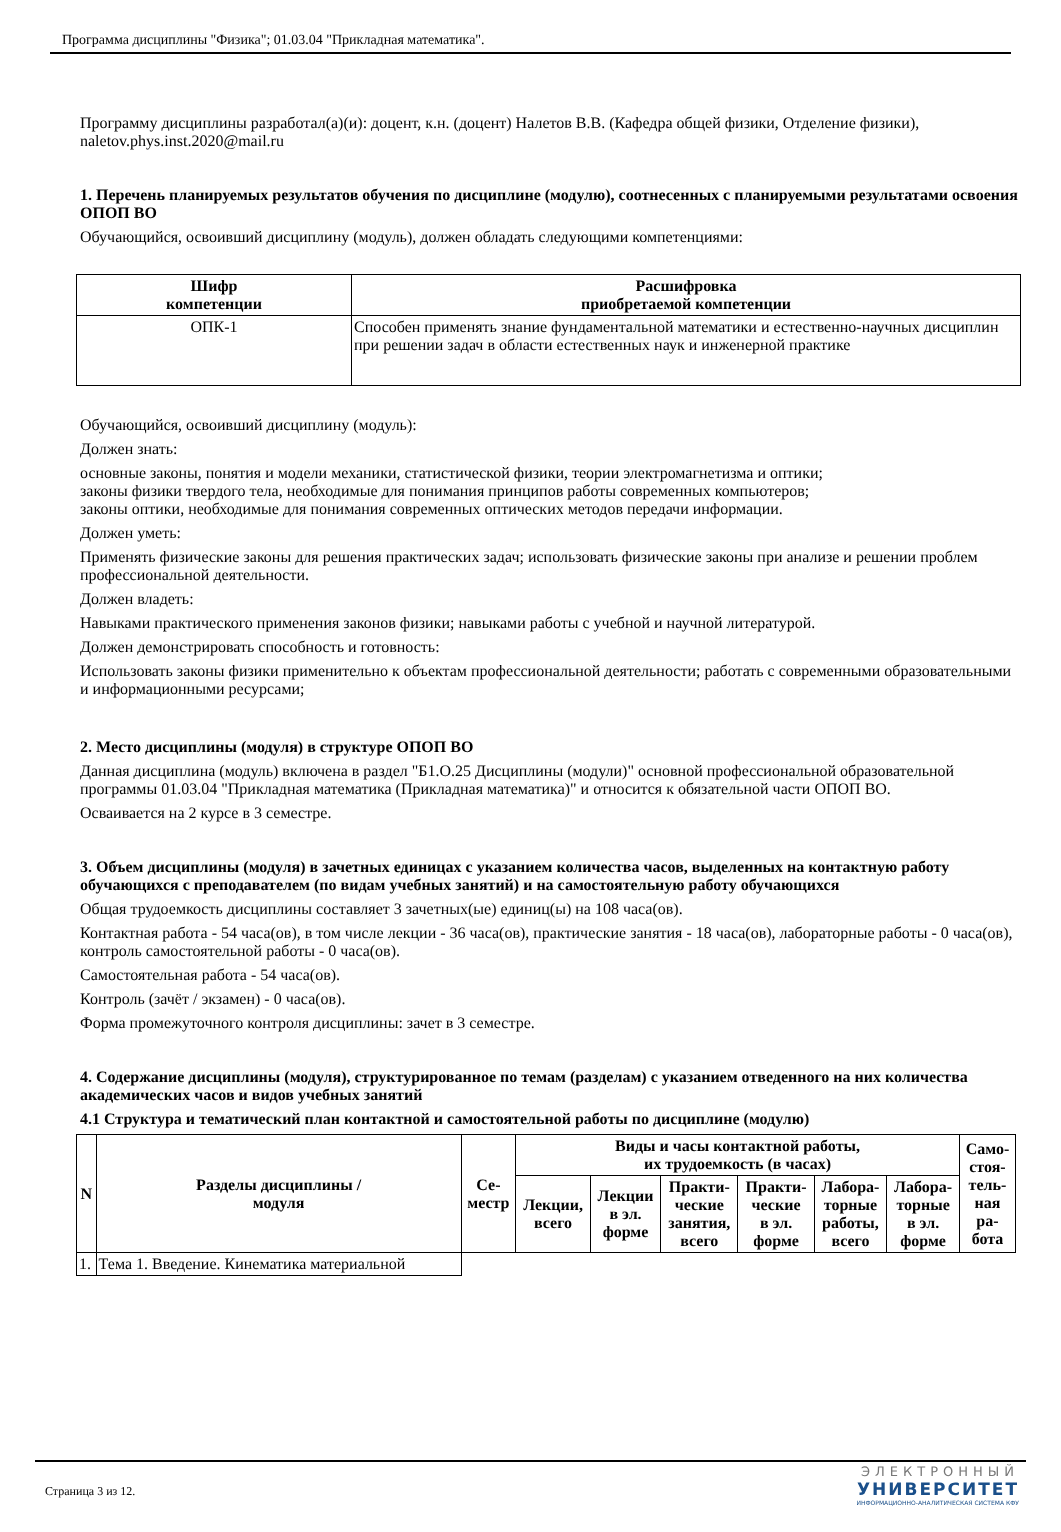Программа дисциплины "Физика"; 01.03.04 "Прикладная математика".
Программу дисциплины разработал(а)(и): доцент, к.н. (доцент) Налетов В.В. (Кафедра общей физики, Отделение физики), naletov.phys.inst.2020@mail.ru
1. Перечень планируемых результатов обучения по дисциплине (модулю), соотнесенных с планируемыми результатами освоения ОПОП ВО
Обучающийся, освоивший дисциплину (модуль), должен обладать следующими компетенциями:
| Шифр компетенции | Расшифровка приобретаемой компетенции |
| --- | --- |
| ОПК-1 | Способен применять знание фундаментальной математики и естественно-научных дисциплин при решении задач в области естественных наук и инженерной практике |
Обучающийся, освоивший дисциплину (модуль):
Должен знать:
основные законы, понятия и модели механики, статистической физики, теории электромагнетизма и оптики;
законы физики твердого тела, необходимые для понимания принципов работы современных компьютеров;
законы оптики, необходимые для понимания современных оптических методов передачи информации.
Должен уметь:
Применять физические законы для решения практических задач; использовать физические законы при анализе и решении проблем профессиональной деятельности.
Должен владеть:
Навыками практического применения законов физики; навыками работы с учебной и научной литературой.
Должен демонстрировать способность и готовность:
Использовать законы физики применительно к объектам профессиональной деятельности; работать с современными образовательными и информационными ресурсами;
2. Место дисциплины (модуля) в структуре ОПОП ВО
Данная дисциплина (модуль) включена в раздел "Б1.О.25 Дисциплины (модули)" основной профессиональной образовательной программы 01.03.04 "Прикладная математика (Прикладная математика)" и относится к обязательной части ОПОП ВО.
Осваивается на 2 курсе в 3 семестре.
3. Объем дисциплины (модуля) в зачетных единицах с указанием количества часов, выделенных на контактную работу обучающихся с преподавателем (по видам учебных занятий) и на самостоятельную работу обучающихся
Общая трудоемкость дисциплины составляет 3 зачетных(ые) единиц(ы) на 108 часа(ов).
Контактная работа - 54 часа(ов), в том числе лекции - 36 часа(ов), практические занятия - 18 часа(ов), лабораторные работы - 0 часа(ов), контроль самостоятельной работы - 0 часа(ов).
Самостоятельная работа - 54 часа(ов).
Контроль (зачёт / экзамен) - 0 часа(ов).
Форма промежуточного контроля дисциплины: зачет в 3 семестре.
4. Содержание дисциплины (модуля), структурированное по темам (разделам) с указанием отведенного на них количества академических часов и видов учебных занятий
4.1 Структура и тематический план контактной и самостоятельной работы по дисциплине (модулю)
| N | Разделы дисциплины / модуля | Се- местр | Виды и часы контактной работы, их трудоемкость (в часах) | | | | | | Само- стоя- тель- ная ра- бота |
| --- | --- | --- | --- | --- | --- | --- | --- | --- | --- |
| | | | Лекции, всего | Лекции в эл. форме | Практи- ческие занятия, всего | Практи- ческие в эл. форме | Лабора- торные работы, всего | Лабора- торные в эл. форме | |
| 1. | Тема 1. Введение. Кинематика материальной | | | | | | | | |
Страница 3 из 12.
ЭЛЕКТРОННЫЙ
УНИВЕРСИТЕТ
ИНФОРМАЦИОННО-АНАЛИТИЧЕСКАЯ СИСТЕМА КФУ